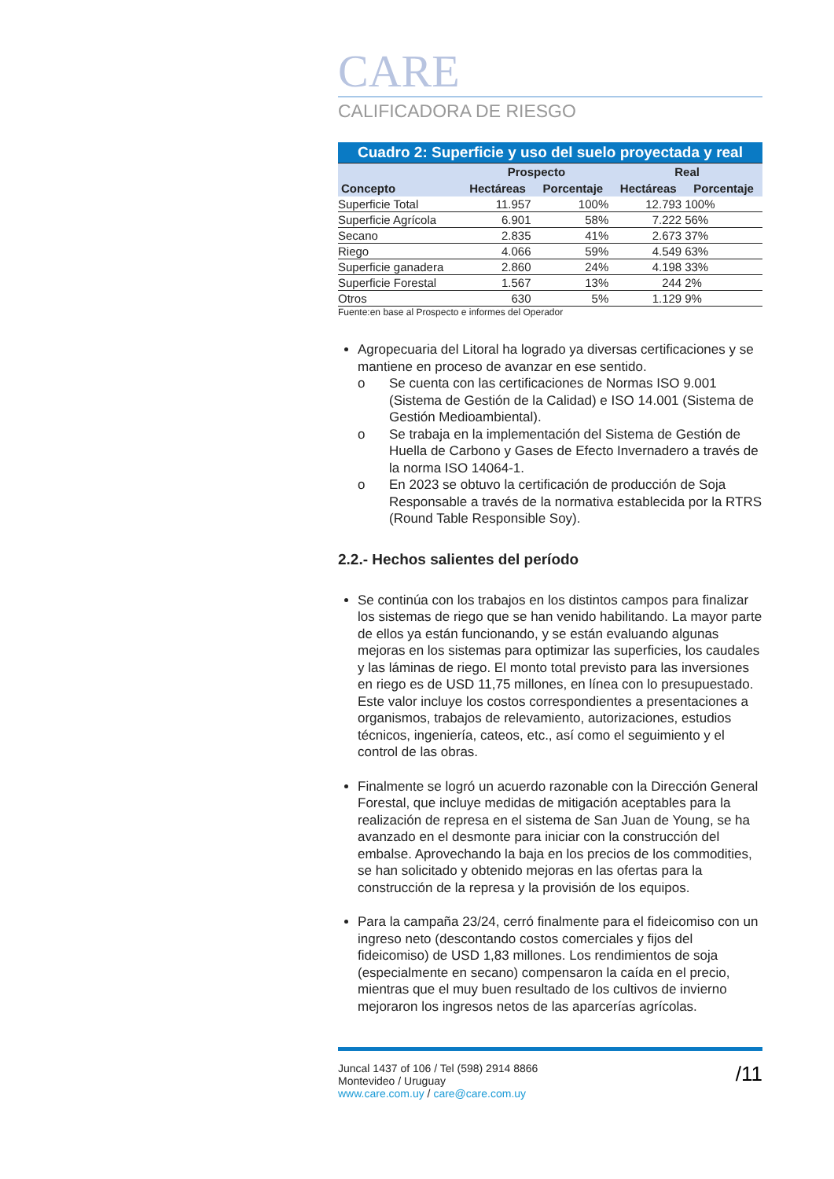CARE
CALIFICADORA DE RIESGO
| Cuadro 2: Superficie y uso del suelo proyectada y real | | | | |
| | Prospecto | | Real | |
| Concepto | Hectáreas | Porcentaje | Hectáreas | Porcentaje |
| Superficie Total | 11.957 | 100% | 12.793 | 100% |
| Superficie Agrícola | 6.901 | 58% | 7.222 | 56% |
| Secano | 2.835 | 41% | 2.673 | 37% |
| Riego | 4.066 | 59% | 4.549 | 63% |
| Superficie ganadera | 2.860 | 24% | 4.198 | 33% |
| Superficie Forestal | 1.567 | 13% | 244 | 2% |
| Otros | 630 | 5% | 1.129 | 9% |
Fuente:en base al Prospecto e informes del Operador
Agropecuaria del Litoral ha logrado ya diversas certificaciones y se mantiene en proceso de avanzar en ese sentido.
o Se cuenta con las certificaciones de Normas ISO 9.001 (Sistema de Gestión de la Calidad) e ISO 14.001 (Sistema de Gestión Medioambiental).
o Se trabaja en la implementación del Sistema de Gestión de Huella de Carbono y Gases de Efecto Invernadero a través de la norma ISO 14064-1.
o En 2023 se obtuvo la certificación de producción de Soja Responsable a través de la normativa establecida por la RTRS (Round Table Responsible Soy).
2.2.- Hechos salientes del período
Se continúa con los trabajos en los distintos campos para finalizar los sistemas de riego que se han venido habilitando. La mayor parte de ellos ya están funcionando, y se están evaluando algunas mejoras en los sistemas para optimizar las superficies, los caudales y las láminas de riego. El monto total previsto para las inversiones en riego es de USD 11,75 millones, en línea con lo presupuestado. Este valor incluye los costos correspondientes a presentaciones a organismos, trabajos de relevamiento, autorizaciones, estudios técnicos, ingeniería, cateos, etc., así como el seguimiento y el control de las obras.
Finalmente se logró un acuerdo razonable con la Dirección General Forestal, que incluye medidas de mitigación aceptables para la realización de represa en el sistema de San Juan de Young, se ha avanzado en el desmonte para iniciar con la construcción del embalse. Aprovechando la baja en los precios de los commodities, se han solicitado y obtenido mejoras en las ofertas para la construcción de la represa y la provisión de los equipos.
Para la campaña 23/24, cerró finalmente para el fideicomiso con un ingreso neto (descontando costos comerciales y fijos del fideicomiso) de USD 1,83 millones. Los rendimientos de soja (especialmente en secano) compensaron la caída en el precio, mientras que el muy buen resultado de los cultivos de invierno mejoraron los ingresos netos de las aparcerías agrícolas.
Juncal 1437 of 106 / Tel (598) 2914 8866
Montevideo / Uruguay
www.care.com.uy / care@care.com.uy
/11